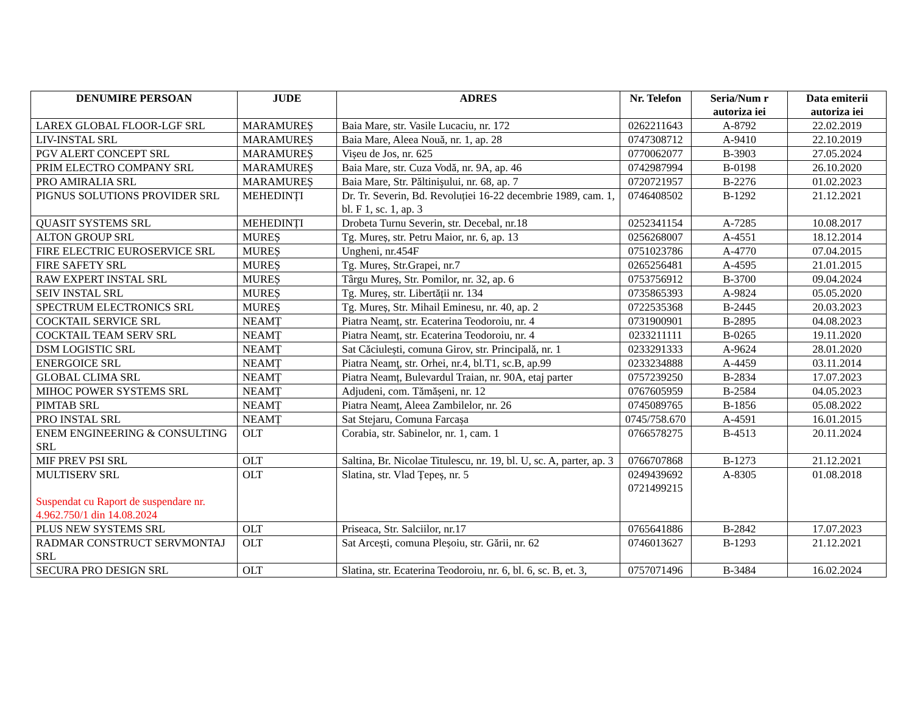| DENUMIRE PERSOAN | JUDE | ADRES | Nr. Telefon | Seria/Num r autoriza iei | Data emiterii autoriza iei |
| --- | --- | --- | --- | --- | --- |
| LAREX GLOBAL FLOOR-LGF SRL | MARAMUREȘ | Baia Mare, str. Vasile Lucaciu, nr. 172 | 0262211643 | A-8792 | 22.02.2019 |
| LIV-INSTAL SRL | MARAMUREȘ | Baia Mare, Aleea Nouă, nr. 1, ap. 28 | 0747308712 | A-9410 | 22.10.2019 |
| PGV ALERT CONCEPT SRL | MARAMUREȘ | Vișeu de Jos, nr. 625 | 0770062077 | B-3903 | 27.05.2024 |
| PRIM ELECTRO COMPANY SRL | MARAMUREȘ | Baia Mare, str. Cuza Vodă, nr. 9A, ap. 46 | 0742987994 | B-0198 | 26.10.2020 |
| PRO AMIRALIA SRL | MARAMUREȘ | Baia Mare, Str. Păltinişului, nr. 68, ap. 7 | 0720721957 | B-2276 | 01.02.2023 |
| PIGNUS SOLUTIONS PROVIDER SRL | MEHEDINȚI | Dr. Tr. Severin, Bd. Revoluției 16-22 decembrie 1989, cam. 1, bl. F 1, sc. 1, ap. 3 | 0746408502 | B-1292 | 21.12.2021 |
| QUASIT SYSTEMS SRL | MEHEDINȚI | Drobeta Turnu Severin, str. Decebal, nr.18 | 0252341154 | A-7285 | 10.08.2017 |
| ALTON GROUP SRL | MUREȘ | Tg. Mureș, str. Petru Maior, nr. 6, ap. 13 | 0256268007 | A-4551 | 18.12.2014 |
| FIRE ELECTRIC EUROSERVICE SRL | MUREȘ | Ungheni, nr.454F | 0751023786 | A-4770 | 07.04.2015 |
| FIRE SAFETY SRL | MUREȘ | Tg. Mureș, Str.Grapei, nr.7 | 0265256481 | A-4595 | 21.01.2015 |
| RAW EXPERT INSTAL SRL | MUREȘ | Târgu Mureș, Str. Pomilor, nr. 32, ap. 6 | 0753756912 | B-3700 | 09.04.2024 |
| SEIV INSTAL SRL | MUREȘ | Tg. Mureș, str. Libertății nr. 134 | 0735865393 | A-9824 | 05.05.2020 |
| SPECTRUM ELECTRONICS SRL | MUREȘ | Tg. Mureș, Str. Mihail Eminesu, nr. 40, ap. 2 | 0722535368 | B-2445 | 20.03.2023 |
| COCKTAIL SERVICE SRL | NEAMȚ | Piatra Neamț, str. Ecaterina Teodoroiu, nr. 4 | 0731900901 | B-2895 | 04.08.2023 |
| COCKTAIL TEAM SERV SRL | NEAMȚ | Piatra Neamț, str. Ecaterina Teodoroiu, nr. 4 | 0233211111 | B-0265 | 19.11.2020 |
| DSM LOGISTIC SRL | NEAMȚ | Sat Căciulești, comuna Girov, str. Principală, nr. 1 | 0233291333 | A-9624 | 28.01.2020 |
| ENERGOICE SRL | NEAMȚ | Piatra Neamţ, str. Orhei, nr.4, bl.T1, sc.B, ap.99 | 0233234888 | A-4459 | 03.11.2014 |
| GLOBAL CLIMA SRL | NEAMȚ | Piatra Neamț, Bulevardul Traian, nr. 90A, etaj parter | 0757239250 | B-2834 | 17.07.2023 |
| MIHOC POWER SYSTEMS SRL | NEAMȚ | Adjudeni, com. Tămășeni, nr. 12 | 0767605959 | B-2584 | 04.05.2023 |
| PIMTAB SRL | NEAMȚ | Piatra Neamț, Aleea Zambilelor, nr. 26 | 0745089765 | B-1856 | 05.08.2022 |
| PRO INSTAL SRL | NEAMȚ | Sat Stejaru, Comuna Farcașa | 0745/758.670 | A-4591 | 16.01.2015 |
| ENEM ENGINEERING & CONSULTING SRL | OLT | Corabia, str. Sabinelor, nr. 1, cam. 1 | 0766578275 | B-4513 | 20.11.2024 |
| MIF PREV PSI SRL | OLT | Saltina, Br. Nicolae Titulescu, nr. 19, bl. U, sc. A, parter, ap. 3 | 0766707868 | B-1273 | 21.12.2021 |
| MULTISERV SRL Suspendat cu Raport de suspendare nr. 4.962.750/1 din 14.08.2024 | OLT | Slatina, str. Vlad Țepeș, nr. 5 | 0249439692 0721499215 | A-8305 | 01.08.2018 |
| PLUS NEW SYSTEMS SRL | OLT | Priseaca, Str. Salciilor, nr.17 | 0765641886 | B-2842 | 17.07.2023 |
| RADMAR CONSTRUCT SERVMONTAJ SRL | OLT | Sat Arcești, comuna Pleșoiu, str. Gării, nr. 62 | 0746013627 | B-1293 | 21.12.2021 |
| SECURA PRO DESIGN SRL | OLT | Slatina, str. Ecaterina Teodoroiu, nr. 6, bl. 6, sc. B, et. 3, | 0757071496 | B-3484 | 16.02.2024 |